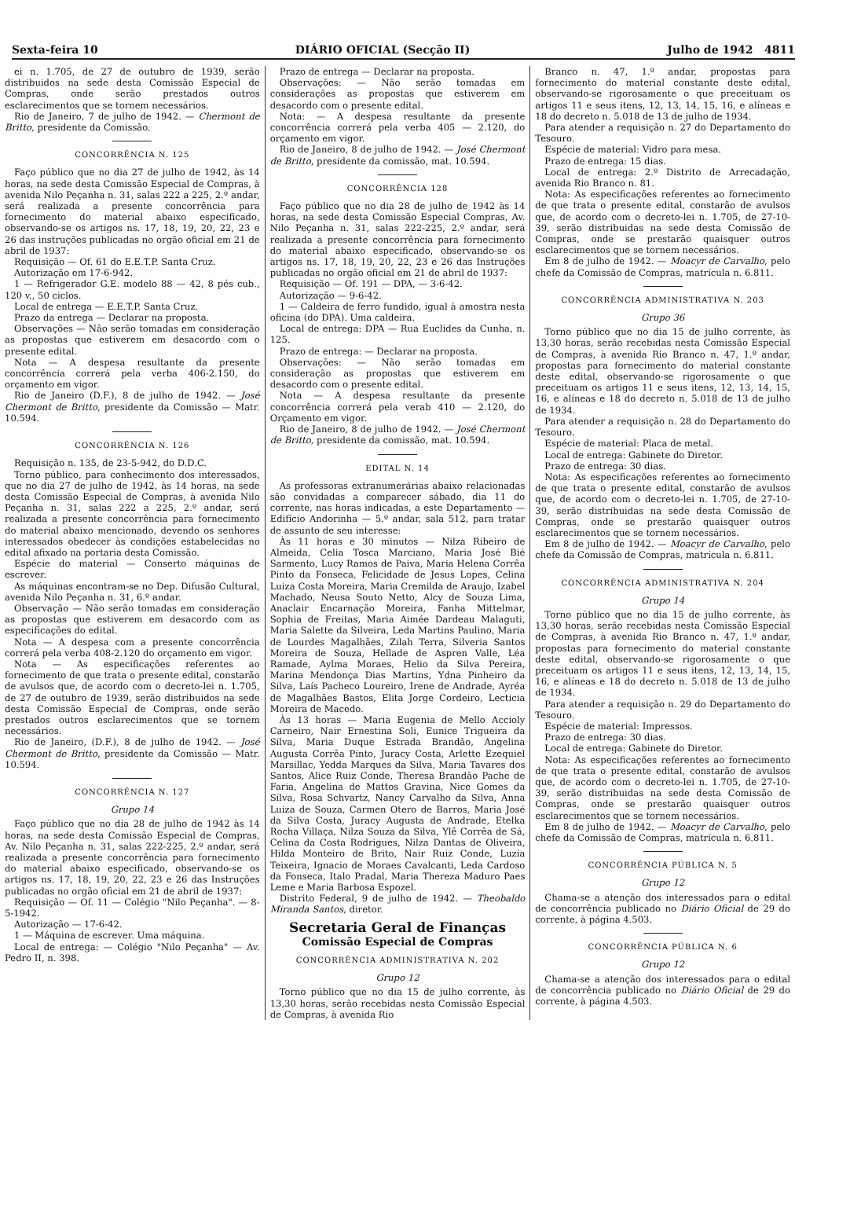Sexta-feira 10 DIÁRIO OFICIAL (Secção II) Julho de 1942 4811
ei n. 1.705, de 27 de outubro de 1939, serão distribuidos na sede desta Comissão Especial de Compras, onde serão prestados outros esclarecimentos que se tornem necessários.
Rio de Janeiro, 7 de julho de 1942. — Chermont de Britto, presidente da Comissão.
CONCORRÊNCIA N. 125
Faço público que no dia 27 de julho de 1942, às 14 horas, na sede desta Comissão Especial de Compras, à avenida Nilo Peçanha n. 31, salas 222 a 225, 2.º andar, será realizada a presente concorrência para fornecimento do material abaixo especificado, observando-se os artigos ns. 17, 18, 19, 20, 22, 23 e 26 das instruções publicadas no orgão oficial em 21 de abril de 1937:
Requisição — Of. 61 do E.E.T.P. Santa Cruz.
Autorização em 17-6-942.
1 — Refrigerador G.E. modelo 88 — 42, 8 pés cub., 120 v., 50 ciclos.
Local de entrega — E.E.T.P. Santa Cruz.
Prazo da entrega — Declarar na proposta.
Observações — Não serão tomadas em consideração as propostas que estiverem em desacordo com o presente edital.
Nota — A despesa resultante da presente concorrência correrá pela verba 406-2.150, do orçamento em vigor.
Rio de Janeiro (D.F.), 8 de julho de 1942. — José Chermont de Britto, presidente da Comissão — Matr. 10.594.
CONCORRÊNCIA N. 126
Requisição n. 135, de 23-5-942, do D.D.C.
Torno público, para conhecimento dos interessados, que no dia 27 de julho de 1942, às 14 horas, na sede desta Comissão Especial de Compras, à avenida Nilo Peçanha n. 31, salas 222 a 225, 2.º andar, será realizada a presente concorrência para fornecimento do material abaixo mencionado, devendo os senhores interessados obedecer às condições estabelecidas no edital afixado na portaria desta Comissão.
Espécie do material — Conserto máquinas de escrever.
As máquinas encontram-se no Dep. Difusão Cultural, avenida Nilo Peçanha n. 31, 6.º andar.
Observação — Não serão tomadas em consideração as propostas que estiverem em desacordo com as especificações do edital.
Nota — A despesa com a presente concorrência correrá pela verba 408-2.120 do orçamento em vigor.
Nota — As especificações referentes ao fornecimento de que trata o presente edital, constarão de avulsos que, de acordo com o decreto-lei n. 1.705, de 27 de outubro de 1939, serão distribuidos na sede desta Comissão Especial de Compras, onde serão prestados outros esclarecimentos que se tornem necessários.
Rio de Janeiro, (D.F.), 8 de julho de 1942. — José Chermont de Britto, presidente da Comissão — Matr. 10.594.
CONCORRÊNCIA N. 127
Grupo 14
Faço público que no dia 28 de julho de 1942 às 14 horas, na sede desta Comissão Especial de Compras, Av. Nilo Peçanha n. 31, salas 222-225, 2.º andar, será realizada a presente concorrência para fornecimento do material abaixo especificado, observando-se os artigos ns. 17, 18, 19, 20, 22, 23 e 26 das Instruções publicadas no orgão oficial em 21 de abril de 1937:
Requisição — Of. 11 — Colégio "Nilo Peçanha". — 8-5-1942.
Autorização — 17-6-42.
1 — Máquina de escrever. Uma máquina.
Local de entrega: — Colégio "Nilo Peçanha" — Av. Pedro II, n. 398.
Prazo de entrega — Declarar na proposta.
Observações: — Não serão tomadas em considerações as propostas que estiverem em desacordo com o presente edital.
Nota: — A despesa resultante da presente concorrência correrá pela verba 405 — 2.120, do orçamento em vigor.
Rio de Janeiro, 8 de julho de 1942. — José Chermont de Britto, presidente da comissão, mat. 10.594.
CONCORRÊNCIA 128
Faço público que no dia 28 de julho de 1942 às 14 horas, na sede desta Comissão Especial Compras, Av. Nilo Peçanha n. 31, salas 222-225, 2.º andar, será realizada a presente concorrência para fornecimento do material abaixo especificado, observando-se os artigos ns. 17, 18, 19, 20, 22, 23 e 26 das Instruções publicadas no orgão oficial em 21 de abril de 1937:
Requisição — Of. 191 — DPA, — 3-6-42.
Autorização — 9-6-42.
1 — Caldeira de ferro fundido, igual à amostra nesta oficina (do DPA). Uma caldeira.
Local de entrega: DPA — Rua Euclides da Cunha, n. 125.
Prazo de entrega: — Declarar na proposta.
Observações: — Não serão tomadas em consideração as propostas que estiverem em desacordo com o presente edital.
Nota — A despesa resultante da presente concorrência correrá pela verab 410 — 2.120, do Orçamento em vigor.
Rio de Janeiro, 8 de julho de 1942. — José Chermont de Britto, presidente da comissão, mat. 10.594.
EDITAL N. 14
As professoras extranumerárias abaixo relacionadas são convidadas a comparecer sábado, dia 11 do corrente, nas horas indicadas, a este Departamento — Edifício Andorinha — 5.º andar, sala 512, para tratar de assunto de seu interesse:
Às 11 horas e 30 minutos — Nilza Ribeiro de Almeida, Celia Tosca Marciano, Maria José Bié Sarmento, Lucy Ramos de Paiva, Maria Helena Corrêa Pinto da Fonseca, Felicidade de Jesus Lopes, Celina Luiza Costa Moreira, Maria Cremilda de Araujo, Izabel Machado, Neusa Souto Netto, Alcy de Souza Lima, Anaclair Encarnação Moreira, Fanha Mittelmar, Sophia de Freitas, Maria Aimée Dardeau Malaguti, Maria Salette da Silveira, Leda Martins Paulino, Maria de Lourdes Magalhães, Zilah Terra, Silveria Santos Moreira de Souza, Hellade de Aspren Valle, Léa Ramade, Aylma Moraes, Helio da Silva Pereira, Marina Mendonça Dias Martins, Ydna Pinheiro da Silva, Laís Pacheco Loureiro, Irene de Andrade, Ayréa de Magalhães Bastos, Elita Jorge Cordeiro, Lecticia Moreira de Macedo.
Às 13 horas — Maria Eugenia de Mello Accioly Carneiro, Nair Ernestina Soli, Eunice Trigueira da Silva, Maria Duque Estrada Brandão, Angelina Augusta Corrêa Pinto, Juracy Costa, Arlette Ezequiel Marsillac, Yedda Marques da Silva, Maria Tavares dos Santos, Alice Ruiz Conde, Theresa Brandão Pache de Faria, Angelina de Mattos Gravina, Nice Gomes da Silva, Rosa Schvartz, Nancy Carvalho da Silva, Anna Luiza de Souza, Carmen Otero de Barros, Maria José da Silva Costa, Juracy Augusta de Andrade, Etelka Rocha Villaça, Nilza Souza da Silva, Ylê Corrêa de Sá, Celina da Costa Rodrigues, Nilza Dantas de Oliveira, Hilda Monteiro de Brito, Nair Ruiz Conde, Luzia Teixeira, Ignacio de Moraes Cavalcanti, Leda Cardoso da Fonseca, Italo Pradal, Maria Thereza Maduro Paes Leme e Maria Barbosa Espozel.
Distrito Federal, 9 de julho de 1942. — Theobaldo Miranda Santos, diretor.
Secretaria Geral de Finanças
Comissão Especial de Compras
CONCORRÊNCIA ADMINISTRATIVA N. 202
Grupo 12
Torno público que no dia 15 de julho corrente, às 13,30 horas, serão recebidas nesta Comissão Especial de Compras, à avenida Rio
Branco n. 47, 1.º andar, propostas para fornecimento do material constante deste edital, observando-se rigorosamente o que preceituam os artigos 11 e seus itens, 12, 13, 14, 15, 16, e alíneas e 18 do decreto n. 5.018 de 13 de julho de 1934.
Para atender a requisição n. 27 do Departamento do Tesouro.
Espécie de material: Vidro para mesa.
Prazo de entrega: 15 dias.
Local de entrega: 2.º Distrito de Arrecadação, avenida Rio Branco n. 81.
Nota: As especificações referentes ao fornecimento de que trata o presente edital, constarão de avulsos que, de acordo com o decreto-lei n. 1.705, de 27-10-39, serão distribuidas na sede desta Comissão de Compras, onde se prestarão quaisquer outros esclarecimentos que se tornem necessários.
Em 8 de julho de 1942. — Moacyr de Carvalho, pelo chefe da Comissão de Compras, matrícula n. 6.811.
CONCORRÊNCIA ADMINISTRATIVA N. 203
Grupo 36
Torno público que no dia 15 de julho corrente, às 13,30 horas, serão recebidas nesta Comissão Especial de Compras, à avenida Rio Branco n. 47, 1.º andar, propostas para fornecimento do material constante deste edital, observando-se rigorosamente o que preceituam os artigos 11 e seus itens, 12, 13, 14, 15, 16, e alíneas e 18 do decreto n. 5.018 de 13 de julho de 1934.
Para atender a requisição n. 28 do Departamento do Tesouro.
Espécie de material: Placa de metal.
Local de entrega: Gabinete do Diretor.
Prazo de entrega: 30 dias.
Nota: As especificações referentes ao fornecimento de que trata o presente edital, constarão de avulsos que, de acordo com o decreto-lei n. 1.705, de 27-10-39, serão distribuidas na sede desta Comissão de Compras, onde se prestarão quaisquer outros esclarecimentos que se tornem necessários.
Em 8 de julho de 1942. — Moacyr de Carvalho, pelo chefe da Comissão de Compras, matrícula n. 6.811.
CONCORRÊNCIA ADMINISTRATIVA N. 204
Grupo 14
Torno público que no dia 15 de julho corrente, às 13,30 horas, serão recebidas nesta Comissão Especial de Compras, à avenida Rio Branco n. 47, 1.º andar, propostas para fornecimento do material constante deste edital, observando-se rigorosamente o que preceituam os artigos 11 e seus itens, 12, 13, 14, 15, 16, e alíneas e 18 do decreto n. 5.018 de 13 de julho de 1934.
Para atender a requisição n. 29 do Departamento do Tesouro.
Espécie de material: Impressos.
Prazo de entrega: 30 dias.
Local de entrega: Gabinete do Diretor.
Nota: As especificações referentes ao fornecimento de que trata o presente edital, constarão de avulsos que, de acordo com o decreto-lei n. 1.705, de 27-10-39, serão distribuidas na sede desta Comissão de Compras, onde se prestarão quaisquer outros esclarecimentos que se tornem necessários.
Em 8 de julho de 1942. — Moacyr de Carvalho, pelo chefe da Comissão de Compras, matrícula n. 6.811.
CONCORRÊNCIA PÚBLICA N. 5
Grupo 12
Chama-se a atenção dos interessados para o edital de concorrência publicado no Diário Oficial de 29 do corrente, à página 4.503.
CONCORRÊNCIA PÚBLICA N. 6
Grupo 12
Chama-se a atenção dos interessados para o edital de concorrência publicado no Diário Oficial de 29 do corrente, à página 4.503.